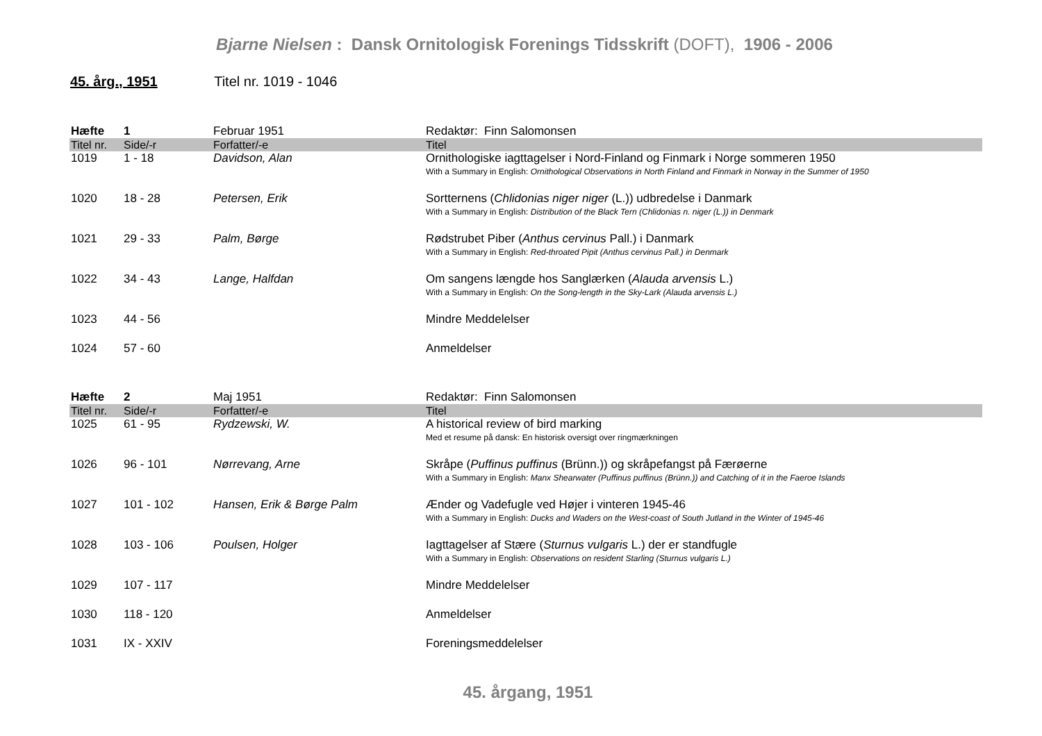Bjarne Nielsen : Dansk Ornitologisk Forenings Tidsskrift (DOFT), 1906 - 2006
45. årg., 1951 Titel nr. 1019 - 1046
| Hæfte | 1 | Februar 1951 | Redaktør: Finn Salomonsen |
| Titel nr. | Side/-r | Forfatter/-e | Titel |
| 1019 | 1 - 18 | Davidson, Alan | Ornithologiske iagttagelser i Nord-Finland og Finmark i Norge sommeren 1950 With a Summary in English: Ornithological Observations in North Finland and Finmark in Norway in the Summer of 1950 |
| 1020 | 18 - 28 | Petersen, Erik | Sortternens ( Chlidonias niger niger (L.)) udbredelse i Danmark With a Summary in English: Distribution of the Black Tern (Chlidonias n. niger (L.)) in Denmark |
| 1021 | 29 - 33 | Palm, Børge | Rødstrubet Piber ( Anthus cervinus Pall.) i Danmark With a Summary in English: Red-throated Pipit (Anthus cervinus Pall.) in Denmark |
| 1022 | 34 - 43 | Lange, Halfdan | Om sangens længde hos Sanglærken ( Alauda arvensis L.) With a Summary in English: On the Song-length in the Sky-Lark (Alauda arvensis L.) |
| 1023 | 44 - 56 | | Mindre Meddelelser |
| 1024 | 57 - 60 | | Anmeldelser |
| Hæfte | 2 | Maj 1951 | Redaktør: Finn Salomonsen |
| Titel nr. | Side/-r | Forfatter/-e | Titel |
| 1025 | 61 - 95 | Rydzewski, W. | A historical review of bird marking Med et resume på dansk: En historisk oversigt over ringmærkningen |
| 1026 | 96 - 101 | Nørrevang, Arne | Skråpe ( Puffinus puffinus (Brünn.)) og skråpefangst på Færøerne With a Summary in English: Manx Shearwater (Puffinus puffinus (Brünn.)) and Catching of it in the Faeroe Islands |
| 1027 | 101 - 102 | Hansen, Erik & Børge Palm | Ænder og Vadefugle ved Højer i vinteren 1945-46 With a Summary in English: Ducks and Waders on the West-coast of South Jutland in the Winter of 1945-46 |
| 1028 | 103 - 106 | Poulsen, Holger | Iagttagelser af Stære ( Sturnus vulgaris L.) der er standfugle With a Summary in English: Observations on resident Starling (Sturnus vulgaris L.) |
| 1029 | 107 - 117 | | Mindre Meddelelser |
| 1030 | 118 - 120 | | Anmeldelser |
| 1031 | IX - XXIV | | Foreningsmeddelelser |
45. årgang, 1951